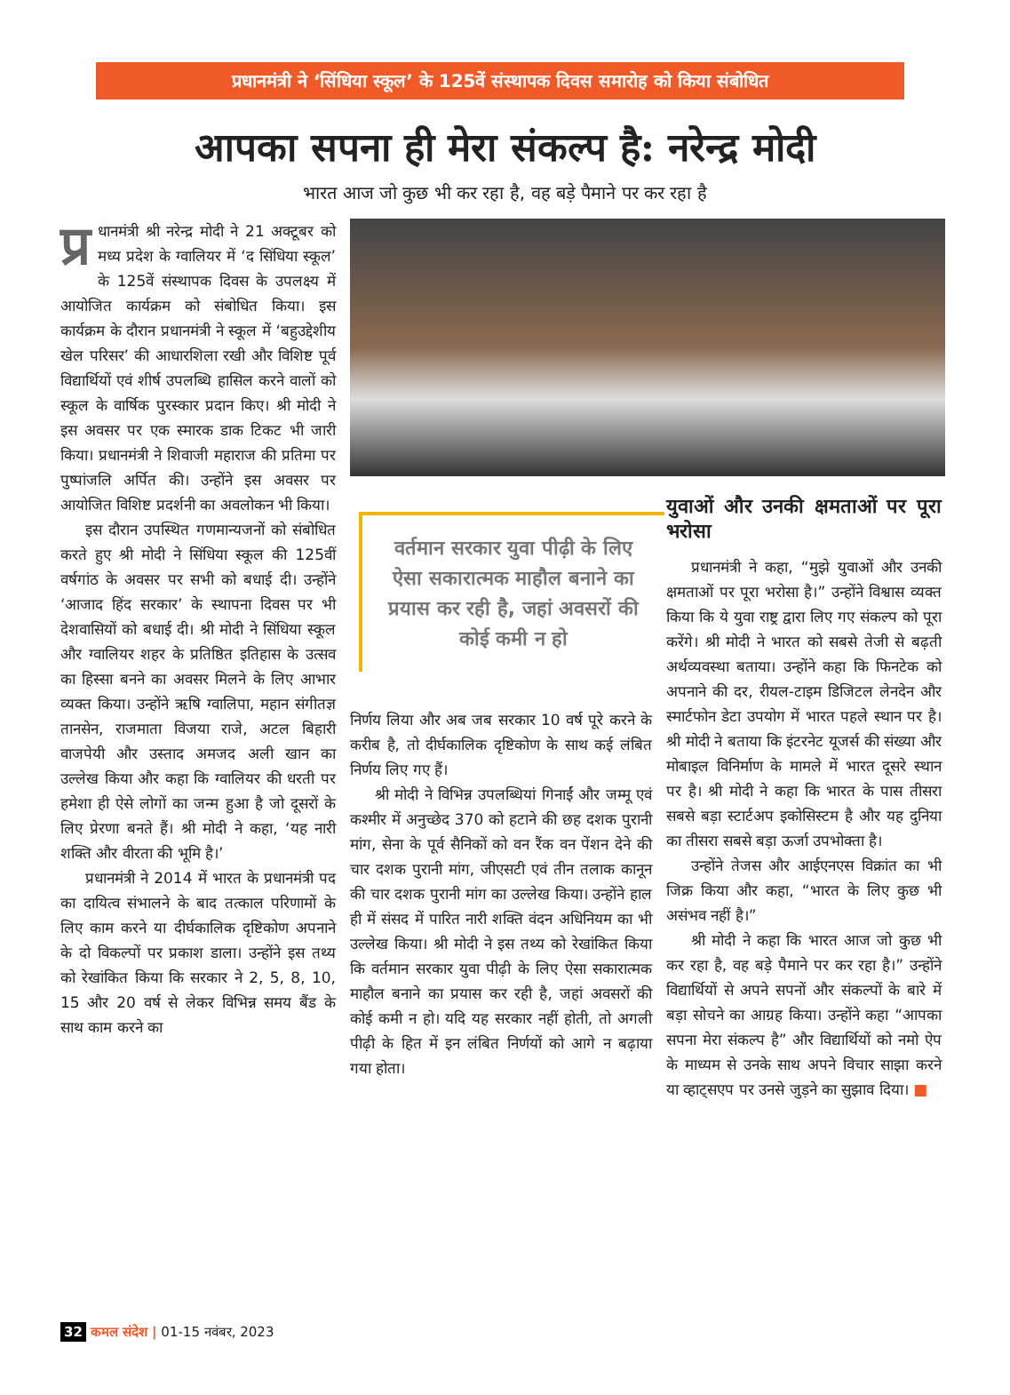प्रधानमंत्री ने ‘सिंधिया स्कूल’ के 125वें संस्थापक दिवस समारोह को किया संबोधित
आपका सपना ही मेरा संकल्प है: नरेन्द्र मोदी
भारत आज जो कुछ भी कर रहा है, वह बड़े पैमाने पर कर रहा है
प्र धानमंत्री श्री नरेन्द्र मोदी ने 21 अक्टूबर को मध्य प्रदेश के ग्वालियर में ‘द सिंधिया स्कूल’ के 125वें संस्थापक दिवस के उपलक्ष्य में आयोजित कार्यक्रम को संबोधित किया। इस कार्यक्रम के दौरान प्रधानमंत्री ने स्कूल में ‘बहुउद्देशीय खेल परिसर’ की आधारशिला रखी और विशिष्ट पूर्व विद्यार्थियों एवं शीर्ष उपलब्धि हासिल करने वालों को स्कूल के वार्षिक पुरस्कार प्रदान किए। श्री मोदी ने इस अवसर पर एक स्मारक डाक टिकट भी जारी किया। प्रधानमंत्री ने शिवाजी महाराज की प्रतिमा पर पुष्पांजलि अर्पित की। उन्होंने इस अवसर पर आयोजित विशिष्ट प्रदर्शनी का अवलोकन भी किया।
इस दौरान उपस्थित गणमान्यजनों को संबोधित करते हुए श्री मोदी ने सिंधिया स्कूल की 125वीं वर्षगांठ के अवसर पर सभी को बधाई दी। उन्होंने ‘आजाद हिंद सरकार’ के स्थापना दिवस पर भी देशवासियों को बधाई दी। श्री मोदी ने सिंधिया स्कूल और ग्वालियर शहर के प्रतिष्ठित इतिहास के उत्सव का हिस्सा बनने का अवसर मिलने के लिए आभार व्यक्त किया। उन्होंने ऋषि ग्वालिपा, महान संगीतज्ञ तानसेन, राजमाता विजया राजे, अटल बिहारी वाजपेयी और उस्ताद अमजद अली खान का उल्लेख किया और कहा कि ग्वालियर की धरती पर हमेशा ही ऐसे लोगों का जन्म हुआ है जो दूसरों के लिए प्रेरणा बनते हैं। श्री मोदी ने कहा, ‘यह नारी शक्ति और वीरता की भूमि है।’
प्रधानमंत्री ने 2014 में भारत के प्रधानमंत्री पद का दायित्व संभालने के बाद तत्काल परिणामों के लिए काम करने या दीर्घकालिक दृष्टिकोण अपनाने के दो विकल्पों पर प्रकाश डाला। उन्होंने इस तथ्य को रेखांकित किया कि सरकार ने 2, 5, 8, 10, 15 और 20 वर्ष से लेकर विभिन्न समय बैंड के साथ काम करने का
वर्तमान सरकार युवा पीढ़ी के लिए ऐसा सकारात्मक माहौल बनाने का प्रयास कर रही है, जहां अवसरों की कोई कमी न हो
निर्णय लिया और अब जब सरकार 10 वर्ष पूरे करने के करीब है, तो दीर्घकालिक दृष्टिकोण के साथ कई लंबित निर्णय लिए गए हैं।
श्री मोदी ने विभिन्न उपलब्धियां गिनाईं और जम्मू एवं कश्मीर में अनुच्छेद 370 को हटाने की छह दशक पुरानी मांग, सेना के पूर्व सैनिकों को वन रैंक वन पेंशन देने की चार दशक पुरानी मांग, जीएसटी एवं तीन तलाक कानून की चार दशक पुरानी मांग का उल्लेख किया। उन्होंने हाल ही में संसद में पारित नारी शक्ति वंदन अधिनियम का भी उल्लेख किया। श्री मोदी ने इस तथ्य को रेखांकित किया कि वर्तमान सरकार युवा पीढ़ी के लिए ऐसा सकारात्मक माहौल बनाने का प्रयास कर रही है, जहां अवसरों की कोई कमी न हो। यदि यह सरकार नहीं होती, तो अगली पीढ़ी के हित में इन लंबित निर्णयों को आगे न बढ़ाया गया होता।
युवाओं और उनकी क्षमताओं पर पूरा भरोसा
प्रधानमंत्री ने कहा, “मुझे युवाओं और उनकी क्षमताओं पर पूरा भरोसा है।” उन्होंने विश्वास व्यक्त किया कि ये युवा राष्ट्र द्वारा लिए गए संकल्प को पूरा करेंगे। श्री मोदी ने भारत को सबसे तेजी से बढ़ती अर्थव्यवस्था बताया। उन्होंने कहा कि फिनटेक को अपनाने की दर, रीयल-टाइम डिजिटल लेनदेन और स्मार्टफोन डेटा उपयोग में भारत पहले स्थान पर है। श्री मोदी ने बताया कि इंटरनेट यूजर्स की संख्या और मोबाइल विनिर्माण के मामले में भारत दूसरे स्थान पर है। श्री मोदी ने कहा कि भारत के पास तीसरा सबसे बड़ा स्टार्टअप इकोसिस्टम है और यह दुनिया का तीसरा सबसे बड़ा ऊर्जा उपभोक्ता है।
उन्होंने तेजस और आईएनएस विक्रांत का भी जिक्र किया और कहा, “भारत के लिए कुछ भी असंभव नहीं है।”
श्री मोदी ने कहा कि भारत आज जो कुछ भी कर रहा है, वह बड़े पैमाने पर कर रहा है।” उन्होंने विद्यार्थियों से अपने सपनों और संकल्पों के बारे में बड़ा सोचने का आग्रह किया। उन्होंने कहा “आपका सपना मेरा संकल्प है” और विद्यार्थियों को नमो ऐप के माध्यम से उनके साथ अपने विचार साझा करने या व्हाट्सएप पर उनसे जुड़ने का सुझाव दिया। ■
32 कमल संदेश | 01-15 नवंबर, 2023